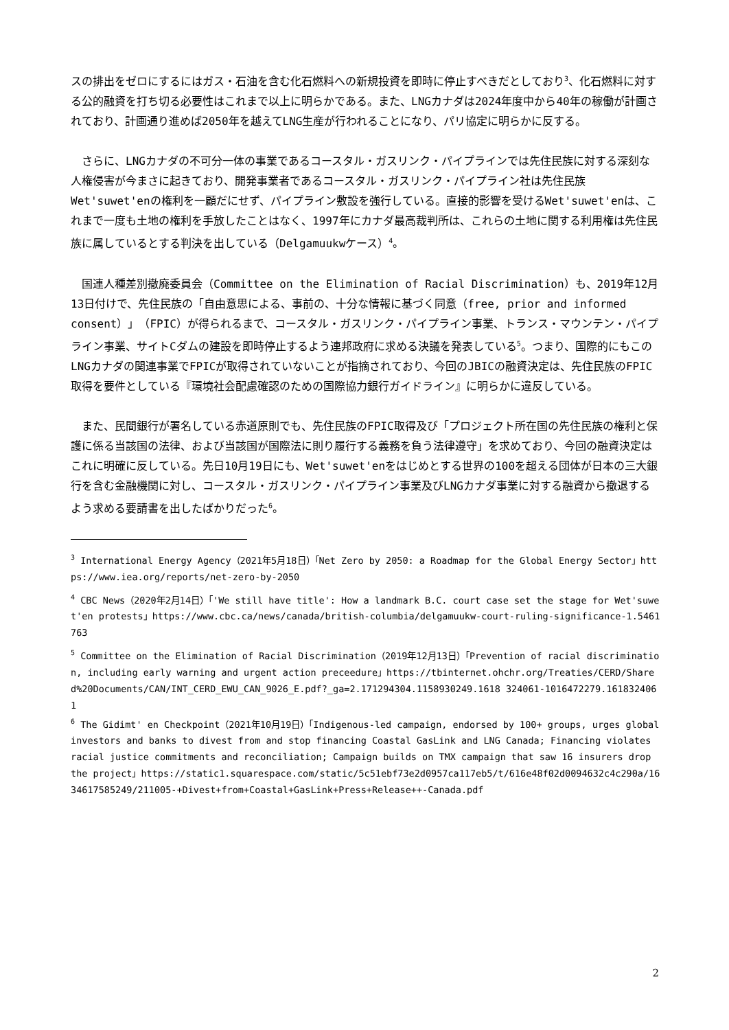スの排出をゼロにするにはガス・石油を含む化石燃料への新規投資を即時に停止すべきだとしており<sup>3</sup>、化石燃料に対する公的融資を打ち切る必要性はこれまで以上に明らかである。また、LNGカナダは2024年度中から40年の稼働が計画されており、計画通り進めば2050年を越えてLNG生産が行われることになり、パリ協定に明らかに反する。
　さらに、LNGカナダの不可分一体の事業であるコースタル・ガスリンク・パイプラインでは先住民族に対する深刻な人権侵害が今まさに起きており、開発事業者であるコースタル・ガスリンク・パイプライン社は先住民族Wet'suwet'enの権利を一顧だにせず、パイプライン敷設を強行している。直接的影響を受けるWet'suwet'enは、これまで一度も土地の権利を手放したことはなく、1997年にカナダ最高裁判所は、これらの土地に関する利用権は先住民族に属しているとする判決を出している（Delgamuukwケース）<sup>4</sup>。
　国連人種差別撤廃委員会（Committee on the Elimination of Racial Discrimination）も、2019年12月13日付けで、先住民族の「自由意思による、事前の、十分な情報に基づく同意（free, prior and informed consent）」（FPIC）が得られるまで、コースタル・ガスリンク・パイプライン事業、トランス・マウンテン・パイプライン事業、サイトCダムの建設を即時停止するよう連邦政府に求める決議を発表している<sup>5</sup>。つまり、国際的にもこのLNGカナダの関連事業でFPICが取得されていないことが指摘されており、今回のJBICの融資決定は、先住民族のFPIC取得を要件としている『環境社会配慮確認のための国際協力銀行ガイドライン』に明らかに違反している。
　また、民間銀行が署名している赤道原則でも、先住民族のFPIC取得及び「プロジェクト所在国の先住民族の権利と保護に係る当該国の法律、および当該国が国際法に則り履行する義務を負う法律遵守」を求めており、今回の融資決定はこれに明確に反している。先日10月19日にも、Wet'suwet'enをはじめとする世界の100を超える団体が日本の三大銀行を含む金融機関に対し、コースタル・ガスリンク・パイプライン事業及びLNGカナダ事業に対する融資から撤退するよう求める要請書を出したばかりだった<sup>6</sup>。
<sup>3</sup> International Energy Agency（2021年5月18日）「Net Zero by 2050: a Roadmap for the Global Energy Sector」https://www.iea.org/reports/net-zero-by-2050
<sup>4</sup> CBC News（2020年2月14日）「'We still have title': How a landmark B.C. court case set the stage for Wet'suwet'en protests」https://www.cbc.ca/news/canada/british-columbia/delgamuukw-court-ruling-significance-1.5461763
<sup>5</sup> Committee on the Elimination of Racial Discrimination（2019年12月13日）「Prevention of racial discrimination, including early warning and urgent action preceedure」https://tbinternet.ohchr.org/Treaties/CERD/Shared%20Documents/CAN/INT_CERD_EWU_CAN_9026_E.pdf?_ga=2.171294304.1158930249.1618 324061-1016472279.1618324061
<sup>6</sup> The Gidimt' en Checkpoint（2021年10月19日）「Indigenous-led campaign, endorsed by 100+ groups, urges global investors and banks to divest from and stop financing Coastal GasLink and LNG Canada; Financing violates racial justice commitments and reconciliation; Campaign builds on TMX campaign that saw 16 insurers drop the project」https://static1.squarespace.com/static/5c51ebf73e2d0957ca117eb5/t/616e48f02d0094632c4c290a/1634617585249/211005-+Divest+from+Coastal+GasLink+Press+Release++-Canada.pdf
2